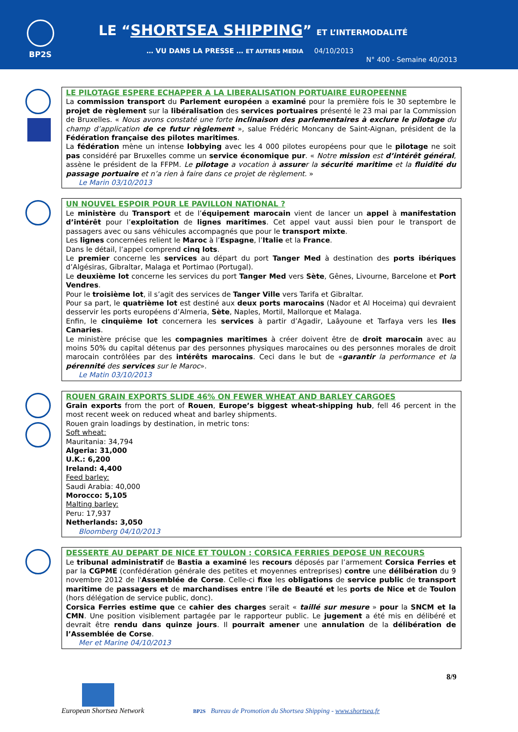BP2S
LE “SHORTSEA SHIPPING” ET L’INTERMODALITÉ
… VU DANS LA PRESSE … ET AUTRES MEDIA 04/10/2013
N° 400 - Semaine 40/2013
LE PILOTAGE ESPERE ECHAPPER A LA LIBERALISATION PORTUAIRE EUROPEENNE
La commission transport du Parlement européen a examiné pour la première fois le 30 septembre le projet de règlement sur la libéralisation des services portuaires présenté le 23 mai par la Commission de Bruxelles. « Nous avons constaté une forte inclinaison des parlementaires à exclure le pilotage du champ d’application de ce futur règlement », salue Frédéric Moncany de Saint-Aignan, président de la Fédération française des pilotes maritimes.
La fédération mène un intense lobbying avec les 4 000 pilotes européens pour que le pilotage ne soit pas considéré par Bruxelles comme un service économique pur. « Notre mission est d’intérêt général, assène le président de la FFPM. Le pilotage a vocation à assurer la sécurité maritime et la fluidité du passage portuaire et n’a rien à faire dans ce projet de règlement. »
Le Marin 03/10/2013
UN NOUVEL ESPOIR POUR LE PAVILLON NATIONAL ?
Le ministère du Transport et de l’équipement marocain vient de lancer un appel à manifestation d’intérêt pour l’exploitation de lignes maritimes. Cet appel vaut aussi bien pour le transport de passagers avec ou sans véhicules accompagnés que pour le transport mixte.
Les lignes concernées relient le Maroc à l’Espagne, l’Italie et la France.
Dans le détail, l’appel comprend cinq lots.
Le premier concerne les services au départ du port Tanger Med à destination des ports ibériques d’Algésiras, Gibraltar, Malaga et Portimao (Portugal).
Le deuxième lot concerne les services du port Tanger Med vers Sète, Gênes, Livourne, Barcelone et Port Vendres.
Pour le troisième lot, il s’agit des services de Tanger Ville vers Tarifa et Gibraltar.
Pour sa part, le quatrième lot est destiné aux deux ports marocains (Nador et Al Hoceima) qui devraient desservir les ports européens d’Almeria, Sète, Naples, Mortil, Mallorque et Malaga.
Enfin, le cinquième lot concernera les services à partir d’Agadir, Laâyoune et Tarfaya vers les Iles Canaries.
Le ministère précise que les compagnies maritimes à créer doivent être de droit marocain avec au moins 50% du capital détenus par des personnes physiques marocaines ou des personnes morales de droit marocain contrôlées par des intérêts marocains. Ceci dans le but de «garantir la performance et la pérennité des services sur le Maroc».
Le Matin 03/10/2013
ROUEN GRAIN EXPORTS SLIDE 46% ON FEWER WHEAT AND BARLEY CARGOES
Grain exports from the port of Rouen, Europe’s biggest wheat-shipping hub, fell 46 percent in the most recent week on reduced wheat and barley shipments.
Rouen grain loadings by destination, in metric tons:
Soft wheat:
Mauritania: 34,794
Algeria: 31,000
U.K.: 6,200
Ireland: 4,400
Feed barley:
Saudi Arabia: 40,000
Morocco: 5,105
Malting barley:
Peru: 17,937
Netherlands: 3,050
Bloomberg 04/10/2013
DESSERTE AU DEPART DE NICE ET TOULON : CORSICA FERRIES DEPOSE UN RECOURS
Le tribunal administratif de Bastia a examiné les recours déposés par l’armement Corsica Ferries et par la CGPME (confédération générale des petites et moyennes entreprises) contre une délibération du 9 novembre 2012 de l'Assemblée de Corse. Celle-ci fixe les obligations de service public de transport maritime de passagers et de marchandises entre l'île de Beauté et les ports de Nice et de Toulon (hors délégation de service public, donc).
Corsica Ferries estime que ce cahier des charges serait « taillé sur mesure » pour la SNCM et la CMN. Une position visiblement partagée par le rapporteur public. Le jugement a été mis en délibéré et devrait être rendu dans quinze jours. Il pourrait amener une annulation de la délibération de l’Assemblée de Corse.
Mer et Marine 04/10/2013
8/9
European Shortsea Network
BP2S Bureau de Promotion du Shortsea Shipping - www.shortsea.fr